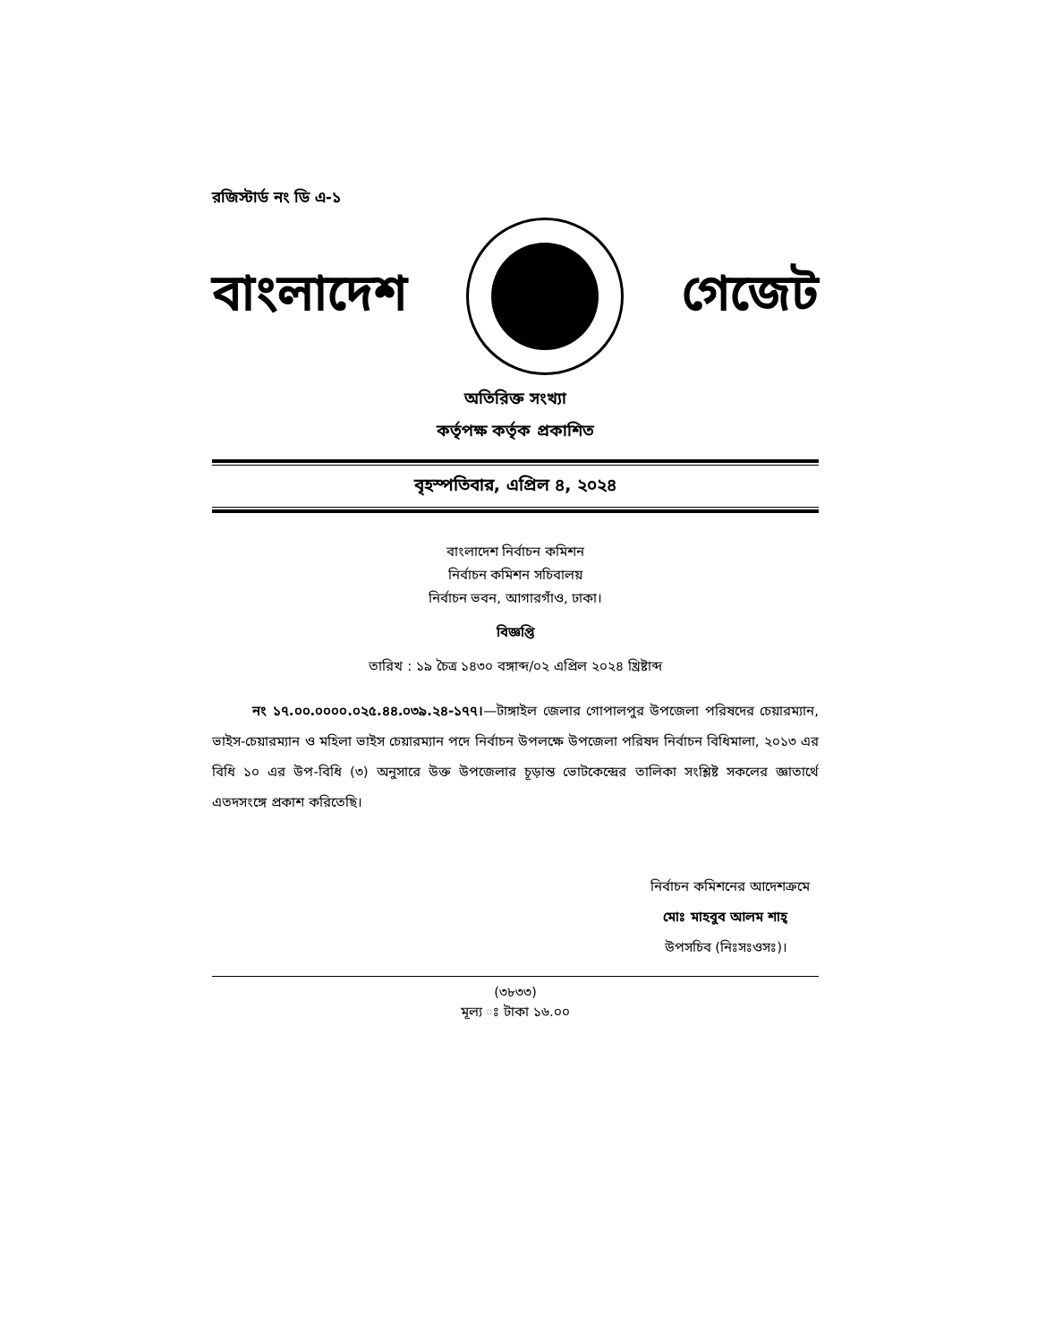রজিস্টার্ড নং ডি এ-১
বাংলাদেশ গেজেট
অতিরিক্ত সংখ্যা
কর্তৃপক্ষ কর্তৃক প্রকাশিত
বৃহস্পতিবার, এপ্রিল ৪, ২০২৪
বাংলাদেশ নির্বাচন কমিশন
নির্বাচন কমিশন সচিবালয়
নির্বাচন ভবন, আগারগাঁও, ঢাকা।
বিজ্ঞপ্তি
তারিখ : ১৯ চৈত্র ১৪৩০ বঙ্গাব্দ/০২ এপ্রিল ২০২৪ খ্রিষ্টাব্দ
নং ১৭.০০.০০০০.০২৫.৪৪.০৩৯.২৪-১৭৭।—টাঙ্গাইল জেলার গোপালপুর উপজেলা পরিষদের চেয়ারম্যান, ভাইস-চেয়ারম্যান ও মহিলা ভাইস চেয়ারম্যান পদে নির্বাচন উপলক্ষে উপজেলা পরিষদ নির্বাচন বিধিমালা, ২০১৩ এর বিধি ১০ এর উপ-বিধি (৩) অনুসারে উক্ত উপজেলার চূড়ান্ত ভোটকেন্দ্রের তালিকা সংশ্লিষ্ট সকলের জ্ঞাতার্থে এতদসংঙ্গে প্রকাশ করিতেছি।
নির্বাচন কমিশনের আদেশক্রমে
মোঃ মাহবুব আলম শাহ্
উপসচিব (নিঃসঃওসঃ)।
(৩৮৩৩)
মূল্য ঃ টাকা ১৬.০০